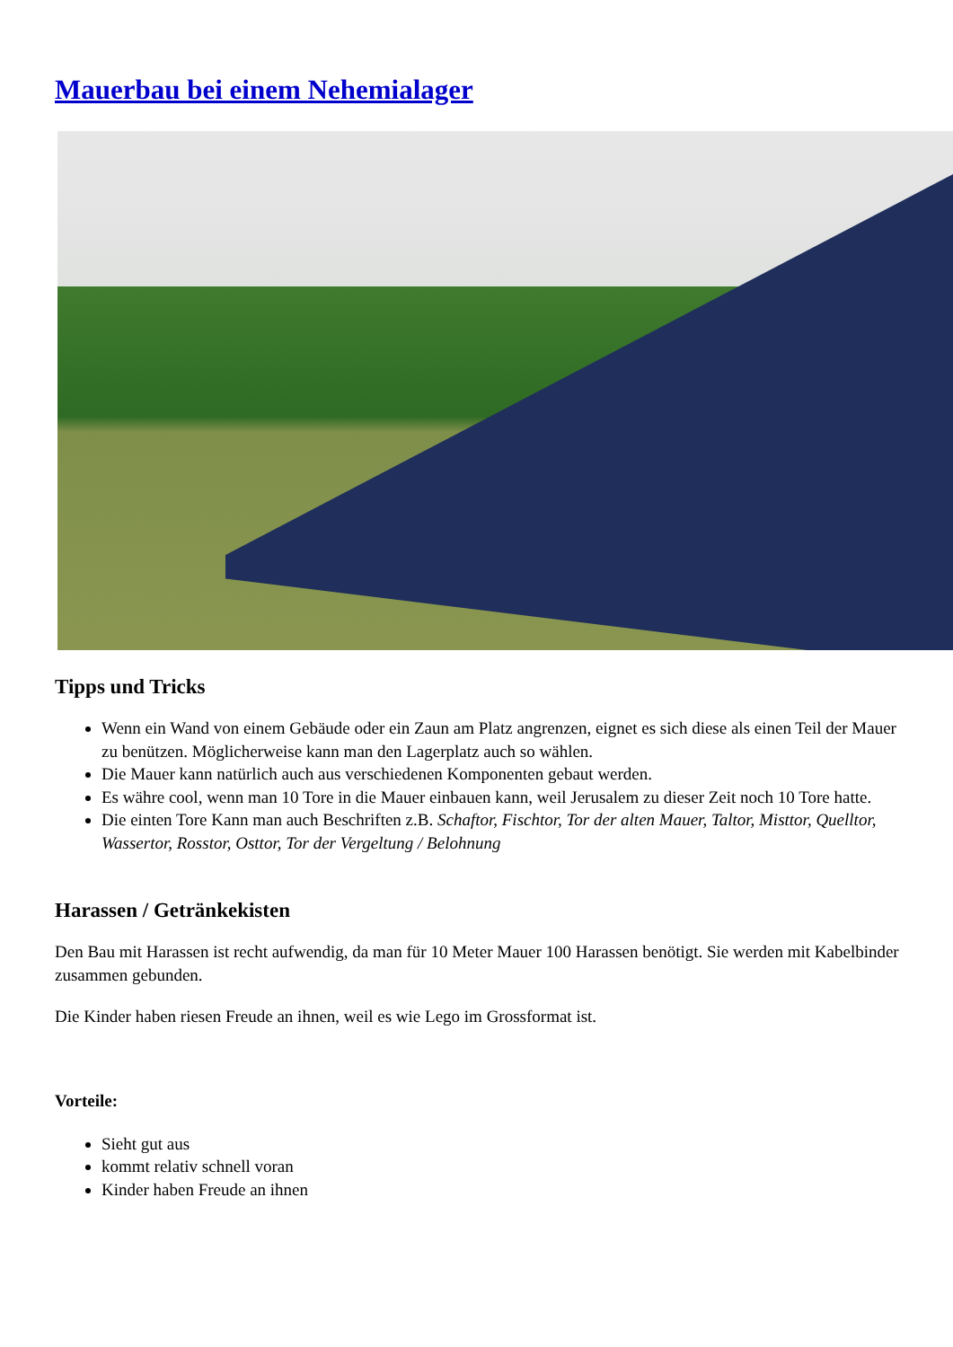Mauerbau bei einem Nehemialager
Tipps und Tricks
Wenn ein Wand von einem Gebäude oder ein Zaun am Platz angrenzen, eignet es sich diese als einen Teil der Mauer zu benützen. Möglicherweise kann man den Lagerplatz auch so wählen.
Die Mauer kann natürlich auch aus verschiedenen Komponenten gebaut werden.
Es währe cool, wenn man 10 Tore in die Mauer einbauen kann, weil Jerusalem zu dieser Zeit noch 10 Tore hatte.
Die einten Tore Kann man auch Beschriften z.B. Schaftor, Fischtor, Tor der alten Mauer, Taltor, Misttor, Quelltor, Wassertor, Rosstor, Osttor, Tor der Vergeltung / Belohnung
Harassen / Getränkekisten
Den Bau mit Harassen ist recht aufwendig, da man für 10 Meter Mauer 100 Harassen benötigt. Sie werden mit Kabelbinder zusammen gebunden.
Die Kinder haben riesen Freude an ihnen, weil es wie Lego im Grossformat ist.
Vorteile:
Sieht gut aus
kommt relativ schnell voran
Kinder haben Freude an ihnen